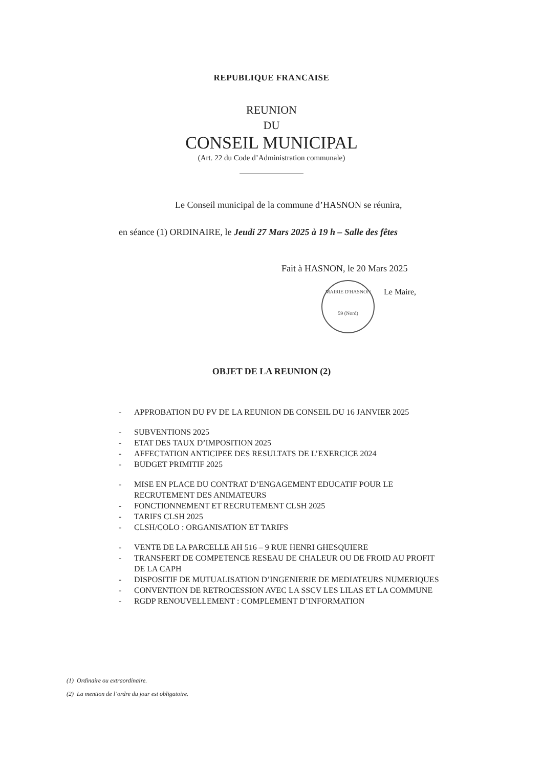REPUBLIQUE FRANCAISE
REUNION
DU
CONSEIL MUNICIPAL
(Art. 22 du Code d’Administration communale)
Le Conseil municipal de la commune d’HASNON se réunira,
en séance (1) ORDINAIRE, le Jeudi 27 Mars 2025 à 19 h – Salle des fêtes
Fait à HASNON, le 20 Mars 2025
MAIRIE D'HASNON
59 (Nord)
Le Maire,
OBJET DE LA REUNION (2)
- APPROBATION DU PV DE LA REUNION DE CONSEIL DU 16 JANVIER 2025
- SUBVENTIONS 2025
- ETAT DES TAUX D’IMPOSITION 2025
- AFFECTATION ANTICIPEE DES RESULTATS DE L’EXERCICE 2024
- BUDGET PRIMITIF 2025
- MISE EN PLACE DU CONTRAT D’ENGAGEMENT EDUCATIF POUR LE
RECRUTEMENT DES ANIMATEURS
- FONCTIONNEMENT ET RECRUTEMENT CLSH 2025
- TARIFS CLSH 2025
- CLSH/COLO : ORGANISATION ET TARIFS
- VENTE DE LA PARCELLE AH 516 – 9 RUE HENRI GHESQUIERE
- TRANSFERT DE COMPETENCE RESEAU DE CHALEUR OU DE FROID AU PROFIT
DE LA CAPH
- DISPOSITIF DE MUTUALISATION D’INGENIERIE DE MEDIATEURS NUMERIQUES
- CONVENTION DE RETROCESSION AVEC LA SSCV LES LILAS ET LA COMMUNE
- RGDP RENOUVELLEMENT : COMPLEMENT D’INFORMATION
(1) Ordinaire ou extraordinaire.
(2) La mention de l’ordre du jour est obligatoire.